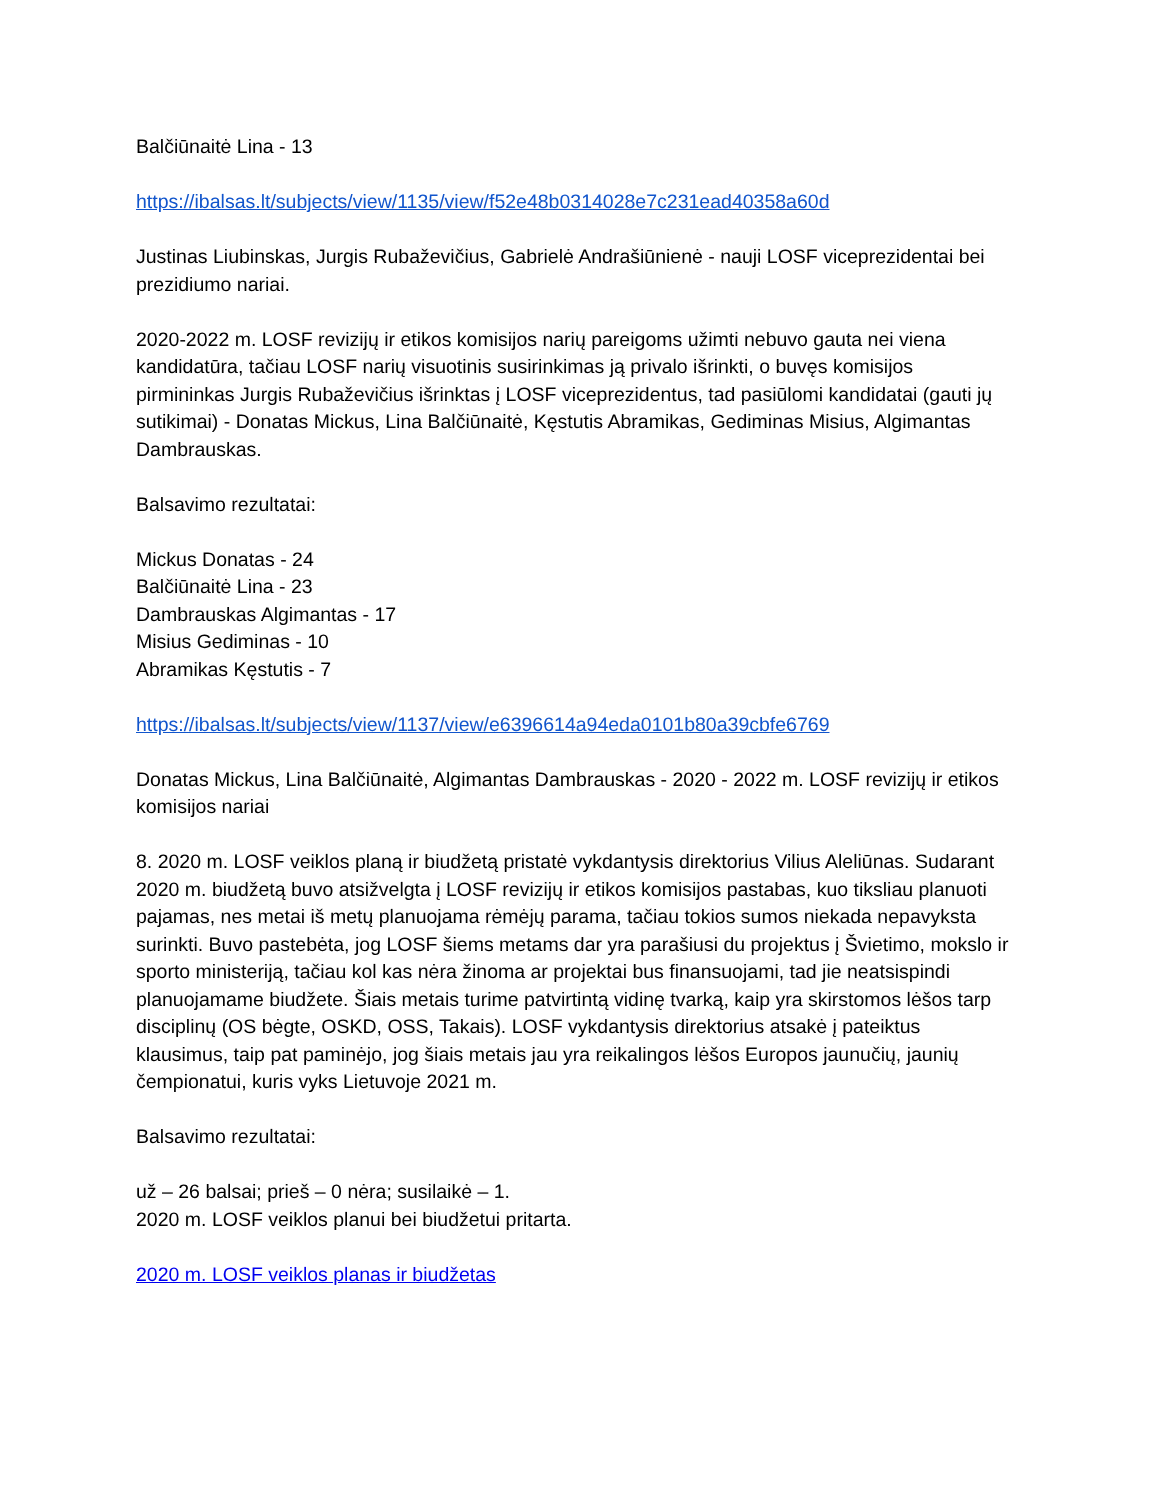Balčiūnaitė Lina - 13
https://ibalsas.lt/subjects/view/1135/view/f52e48b0314028e7c231ead40358a60d
Justinas Liubinskas, Jurgis Rubaževičius, Gabrielė Andrašiūnienė - nauji LOSF viceprezidentai bei prezidiumo nariai.
2020-2022 m. LOSF revizijų ir etikos komisijos narių pareigoms užimti nebuvo gauta nei viena kandidatūra, tačiau LOSF narių visuotinis susirinkimas ją privalo išrinkti, o buvęs komisijos pirmininkas Jurgis Rubaževičius išrinktas į LOSF viceprezidentus, tad pasiūlomi kandidatai (gauti jų sutikimai) - Donatas Mickus, Lina Balčiūnaitė, Kęstutis Abramikas, Gediminas Misius, Algimantas Dambrauskas.
Balsavimo rezultatai:
Mickus Donatas - 24
Balčiūnaitė Lina - 23
Dambrauskas Algimantas - 17
Misius Gediminas - 10
Abramikas Kęstutis - 7
https://ibalsas.lt/subjects/view/1137/view/e6396614a94eda0101b80a39cbfe6769
Donatas Mickus, Lina Balčiūnaitė, Algimantas Dambrauskas - 2020 - 2022 m. LOSF revizijų ir etikos komisijos nariai
8. 2020 m. LOSF veiklos planą ir biudžetą pristatė vykdantysis direktorius Vilius Aleliūnas. Sudarant 2020 m. biudžetą buvo atsižvelgta į LOSF revizijų ir etikos komisijos pastabas, kuo tiksliau planuoti pajamas, nes metai iš metų planuojama rėmėjų parama, tačiau tokios sumos niekada nepavyksta surinkti. Buvo pastebėta, jog LOSF šiems metams dar yra parašiusi du projektus į Švietimo, mokslo ir sporto ministeriją, tačiau kol kas nėra žinoma ar projektai bus finansuojami, tad jie neatsispindi planuojamame biudžete. Šiais metais turime patvirtintą vidinę tvarką, kaip yra skirstomos lėšos tarp disciplinų (OS bėgte, OSKD, OSS, Takais). LOSF vykdantysis direktorius atsakė į pateiktus klausimus, taip pat paminėjo, jog šiais metais jau yra reikalingos lėšos Europos jaunučių, jaunių čempionatui, kuris vyks Lietuvoje 2021 m.
Balsavimo rezultatai:
už – 26 balsai; prieš – 0 nėra; susilaikė – 1.
2020 m. LOSF veiklos planui bei biudžetui pritarta.
2020 m. LOSF veiklos planas ir biudžetas